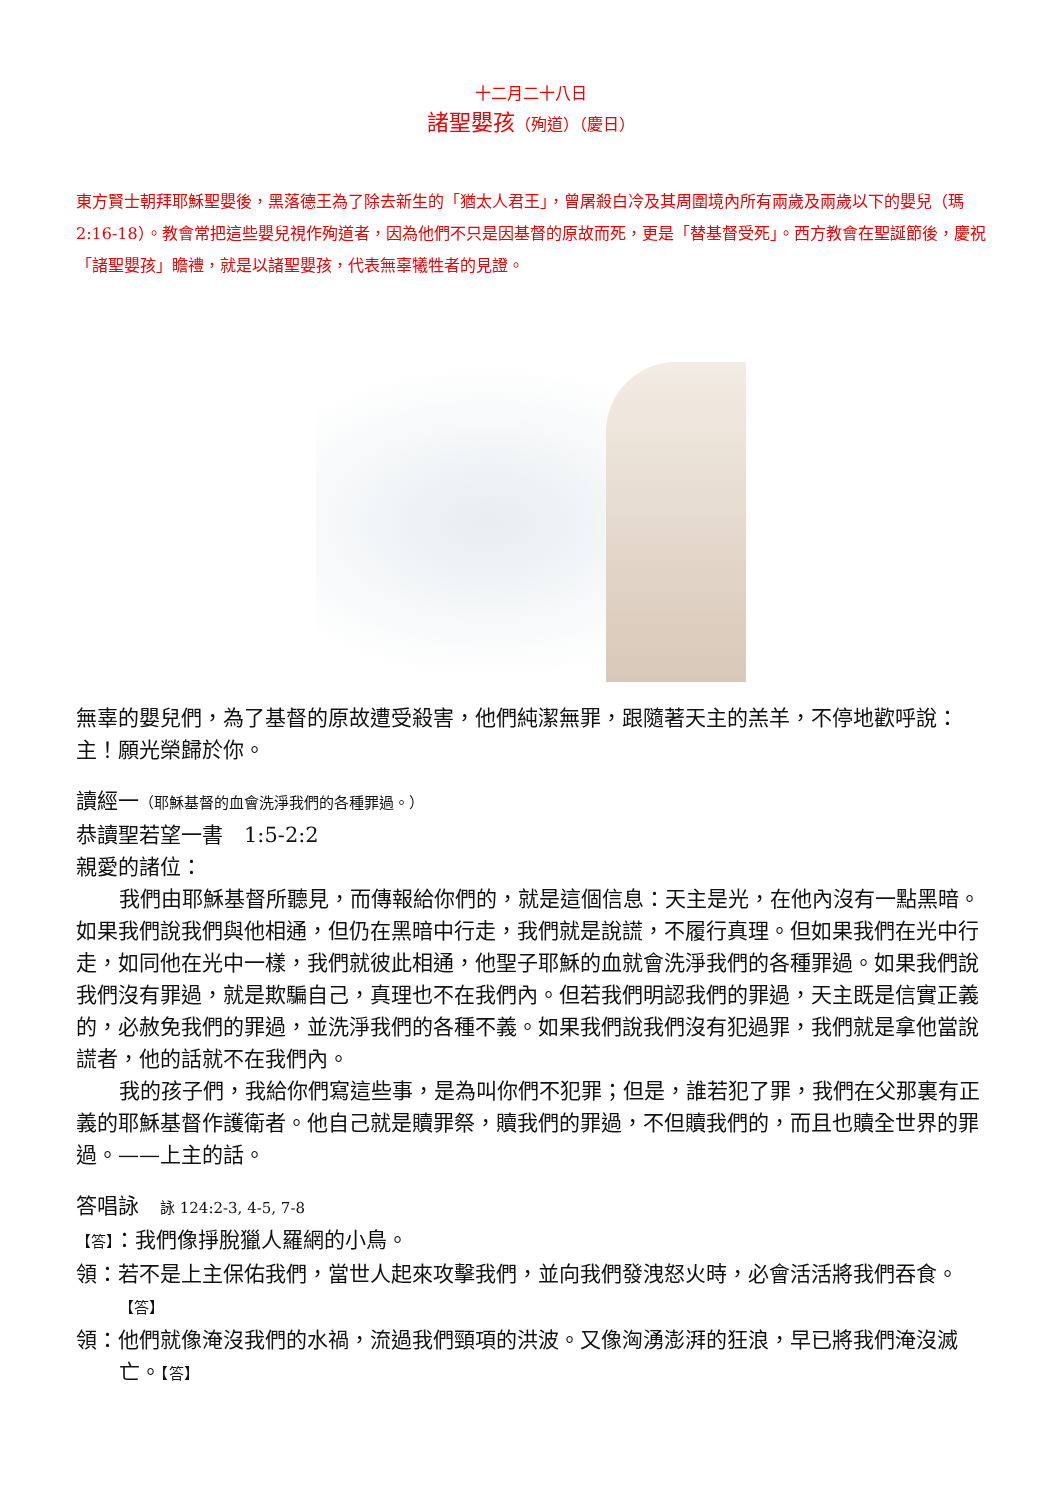十二月二十八日
諸聖嬰孩（殉道）（慶日）
東方賢士朝拜耶穌聖嬰後，黑落德王為了除去新生的「猶太人君王」，曾屠殺白冷及其周圍境內所有兩歲及兩歲以下的嬰兒（瑪 2:16-18）。教會常把這些嬰兒視作殉道者，因為他們不只是因基督的原故而死，更是「替基督受死」。西方教會在聖誕節後，慶祝「諸聖嬰孩」瞻禮，就是以諸聖嬰孩，代表無辜犧牲者的見證。
無辜的嬰兒們，為了基督的原故遭受殺害，他們純潔無罪，跟隨著天主的羔羊，不停地歡呼說：主！願光榮歸於你。
讀經一（耶穌基督的血會洗淨我們的各種罪過。）
恭讀聖若望一書　1:5-2:2
親愛的諸位：
我們由耶穌基督所聽見，而傳報給你們的，就是這個信息：天主是光，在他內沒有一點黑暗。如果我們說我們與他相通，但仍在黑暗中行走，我們就是說謊，不履行真理。但如果我們在光中行走，如同他在光中一樣，我們就彼此相通，他聖子耶穌的血就會洗淨我們的各種罪過。如果我們說我們沒有罪過，就是欺騙自己，真理也不在我們內。但若我們明認我們的罪過，天主既是信實正義的，必赦免我們的罪過，並洗淨我們的各種不義。如果我們說我們沒有犯過罪，我們就是拿他當說謊者，他的話就不在我們內。
我的孩子們，我給你們寫這些事，是為叫你們不犯罪；但是，誰若犯了罪，我們在父那裏有正義的耶穌基督作護衛者。他自己就是贖罪祭，贖我們的罪過，不但贖我們的，而且也贖全世界的罪過。——上主的話。
答唱詠　詠 124:2-3, 4-5, 7-8
【答】：我們像掙脫獵人羅網的小鳥。
領：若不是上主保佑我們，當世人起來攻擊我們，並向我們發洩怒火時，必會活活將我們吞食。【答】
領：他們就像淹沒我們的水禍，流過我們頸項的洪波。又像洶湧澎湃的狂浪，早已將我們淹沒滅亡。【答】